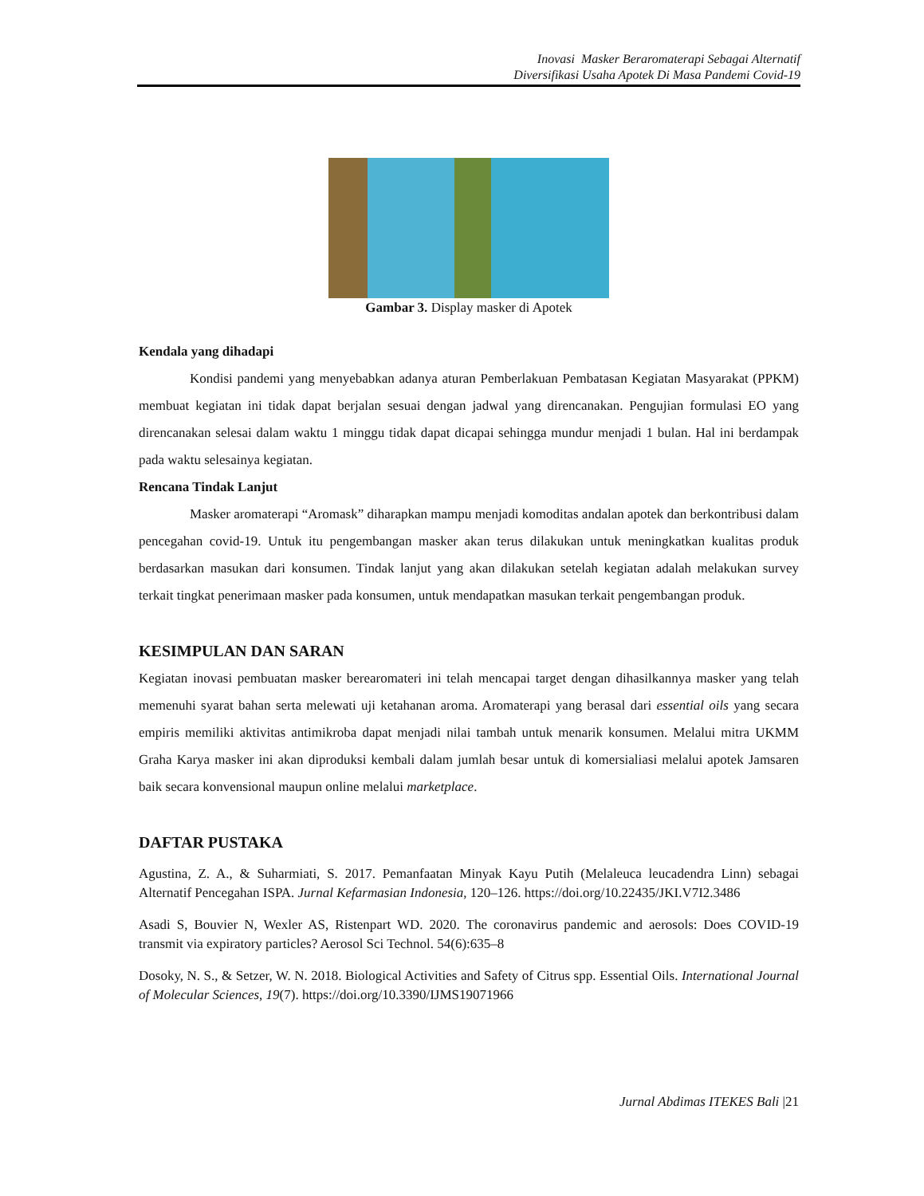Inovasi Masker Beraromaterapi Sebagai Alternatif
Diversifikasi Usaha Apotek Di Masa Pandemi Covid-19
Gambar 3. Display masker di Apotek
Kendala yang dihadapi
Kondisi pandemi yang menyebabkan adanya aturan Pemberlakuan Pembatasan Kegiatan Masyarakat (PPKM) membuat kegiatan ini tidak dapat berjalan sesuai dengan jadwal yang direncanakan. Pengujian formulasi EO yang direncanakan selesai dalam waktu 1 minggu tidak dapat dicapai sehingga mundur menjadi 1 bulan. Hal ini berdampak pada waktu selesainya kegiatan.
Rencana Tindak Lanjut
Masker aromaterapi “Aromask” diharapkan mampu menjadi komoditas andalan apotek dan berkontribusi dalam pencegahan covid-19. Untuk itu pengembangan masker akan terus dilakukan untuk meningkatkan kualitas produk berdasarkan masukan dari konsumen. Tindak lanjut yang akan dilakukan setelah kegiatan adalah melakukan survey terkait tingkat penerimaan masker pada konsumen, untuk mendapatkan masukan terkait pengembangan produk.
KESIMPULAN DAN SARAN
Kegiatan inovasi pembuatan masker berearomateri ini telah mencapai target dengan dihasilkannya masker yang telah memenuhi syarat bahan serta melewati uji ketahanan aroma. Aromaterapi yang berasal dari essential oils yang secara empiris memiliki aktivitas antimikroba dapat menjadi nilai tambah untuk menarik konsumen. Melalui mitra UKMM Graha Karya masker ini akan diproduksi kembali dalam jumlah besar untuk di komersialiasi melalui apotek Jamsaren baik secara konvensional maupun online melalui marketplace.
DAFTAR PUSTAKA
Agustina, Z. A., & Suharmiati, S. 2017. Pemanfaatan Minyak Kayu Putih (Melaleuca leucadendra Linn) sebagai Alternatif Pencegahan ISPA. Jurnal Kefarmasian Indonesia, 120–126. https://doi.org/10.22435/JKI.V7I2.3486
Asadi S, Bouvier N, Wexler AS, Ristenpart WD. 2020. The coronavirus pandemic and aerosols: Does COVID-19 transmit via expiratory particles? Aerosol Sci Technol. 54(6):635–8
Dosoky, N. S., & Setzer, W. N. 2018. Biological Activities and Safety of Citrus spp. Essential Oils. International Journal of Molecular Sciences, 19(7). https://doi.org/10.3390/IJMS19071966
Jurnal Abdimas ITEKES Bali |21